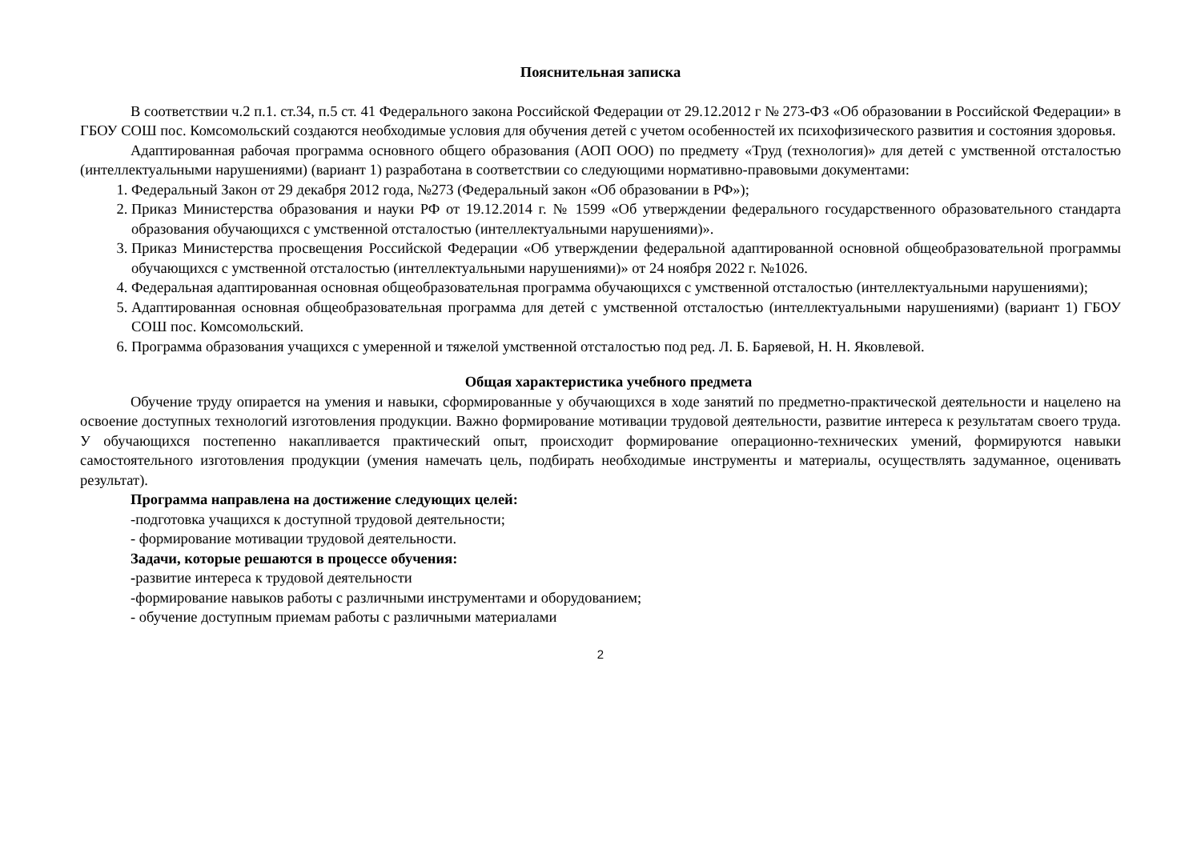Пояснительная записка
В соответствии ч.2 п.1. ст.34, п.5 ст. 41 Федерального закона Российской Федерации от 29.12.2012 г № 273-ФЗ «Об образовании в Российской Федерации» в ГБОУ СОШ пос. Комсомольский создаются необходимые условия для обучения детей с учетом особенностей их психофизического развития и состояния здоровья.
Адаптированная рабочая программа основного общего образования (АОП ООО) по предмету «Труд (технология)» для детей с умственной отсталостью (интеллектуальными нарушениями) (вариант 1) разработана в соответствии со следующими нормативно-правовыми документами:
1. Федеральный Закон от 29 декабря 2012 года, №273 (Федеральный закон «Об образовании в РФ»);
2. Приказ Министерства образования и науки РФ от 19.12.2014 г. № 1599 «Об утверждении федерального государственного образовательного стандарта образования обучающихся с умственной отсталостью (интеллектуальными нарушениями)».
3. Приказ Министерства просвещения Российской Федерации «Об утверждении федеральной адаптированной основной общеобразовательной программы обучающихся с умственной отсталостью (интеллектуальными нарушениями)» от 24 ноября 2022 г. №1026.
4. Федеральная адаптированная основная общеобразовательная программа обучающихся с умственной отсталостью (интеллектуальными нарушениями);
5. Адаптированная основная общеобразовательная программа для детей с умственной отсталостью (интеллектуальными нарушениями) (вариант 1) ГБОУ СОШ пос. Комсомольский.
6. Программа образования учащихся с умеренной и тяжелой умственной отсталостью под ред. Л. Б. Баряевой, Н. Н. Яковлевой.
Общая характеристика учебного предмета
Обучение труду опирается на умения и навыки, сформированные у обучающихся в ходе занятий по предметно-практической деятельности и нацелено на освоение доступных технологий изготовления продукции. Важно формирование мотивации трудовой деятельности, развитие интереса к результатам своего труда. У обучающихся постепенно накапливается практический опыт, происходит формирование операционно-технических умений, формируются навыки самостоятельного изготовления продукции (умения намечать цель, подбирать необходимые инструменты и материалы, осуществлять задуманное, оценивать результат).
Программа направлена на достижение следующих целей:
-подготовка учащихся к доступной трудовой деятельности;
- формирование мотивации трудовой деятельности.
Задачи, которые решаются в процессе обучения:
-развитие интереса к трудовой деятельности
-формирование навыков работы с различными инструментами и оборудованием;
- обучение доступным приемам работы с различными материалами
2